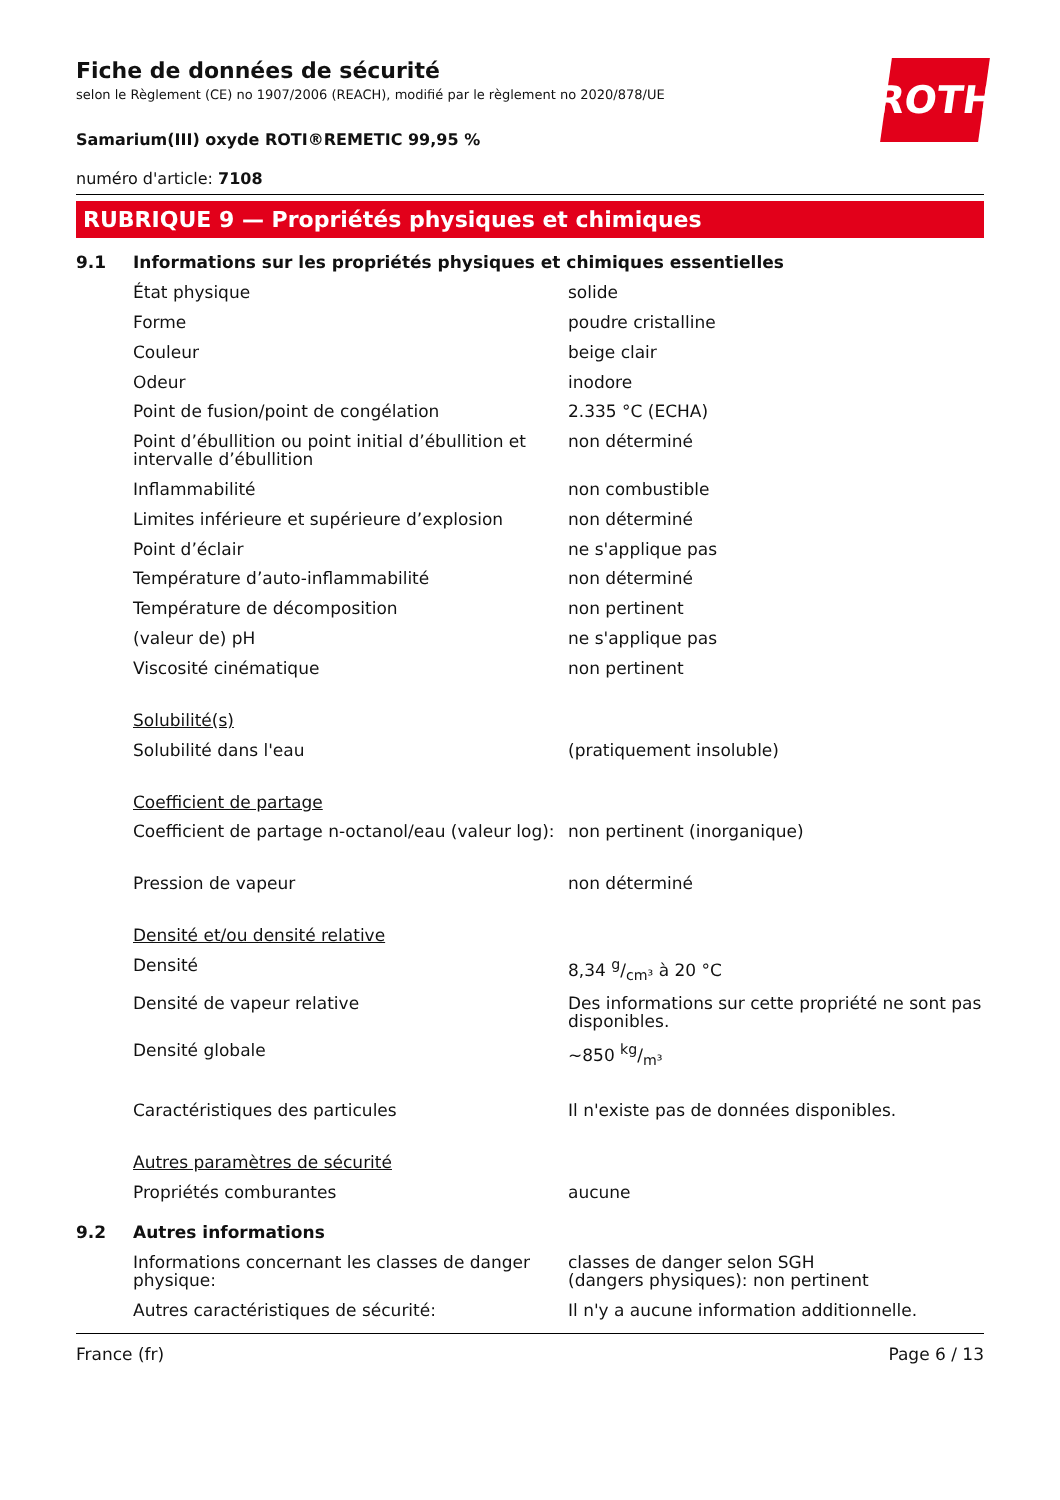ROTH
Fiche de données de sécurité
selon le Règlement (CE) no 1907/2006 (REACH), modifié par le règlement no 2020/878/UE
Samarium(III) oxyde ROTI®REMETIC 99,95 %
numéro d'article: 7108
RUBRIQUE 9 — Propriétés physiques et chimiques
9.1 Informations sur les propriétés physiques et chimiques essentielles
| État physique | solide |
| Forme | poudre cristalline |
| Couleur | beige clair |
| Odeur | inodore |
| Point de fusion/point de congélation | 2.335 °C (ECHA) |
| Point d’ébullition ou point initial d’ébullition et intervalle d’ébullition | non déterminé |
| Inflammabilité | non combustible |
| Limites inférieure et supérieure d’explosion | non déterminé |
| Point d’éclair | ne s'applique pas |
| Température d’auto-inflammabilité | non déterminé |
| Température de décomposition | non pertinent |
| (valeur de) pH | ne s'applique pas |
| Viscosité cinématique | non pertinent |
| Solubilité(s) | |
| Solubilité dans l'eau | (pratiquement insoluble) |
| Coefficient de partage | |
| Coefficient de partage n-octanol/eau (valeur log): | non pertinent (inorganique) |
| Pression de vapeur | non déterminé |
| Densité et/ou densité relative | |
| Densité | 8,34 g/cm³ à 20 °C |
| Densité de vapeur relative | Des informations sur cette propriété ne sont pas disponibles. |
| Densité globale | ~850 kg/m³ |
| Caractéristiques des particules | Il n'existe pas de données disponibles. |
| Autres paramètres de sécurité | |
| Propriétés comburantes | aucune |
9.2 Autres informations
| Informations concernant les classes de danger physique: | classes de danger selon SGH (dangers physiques): non pertinent |
| Autres caractéristiques de sécurité: | Il n'y a aucune information additionnelle. |
France (fr) Page 6 / 13